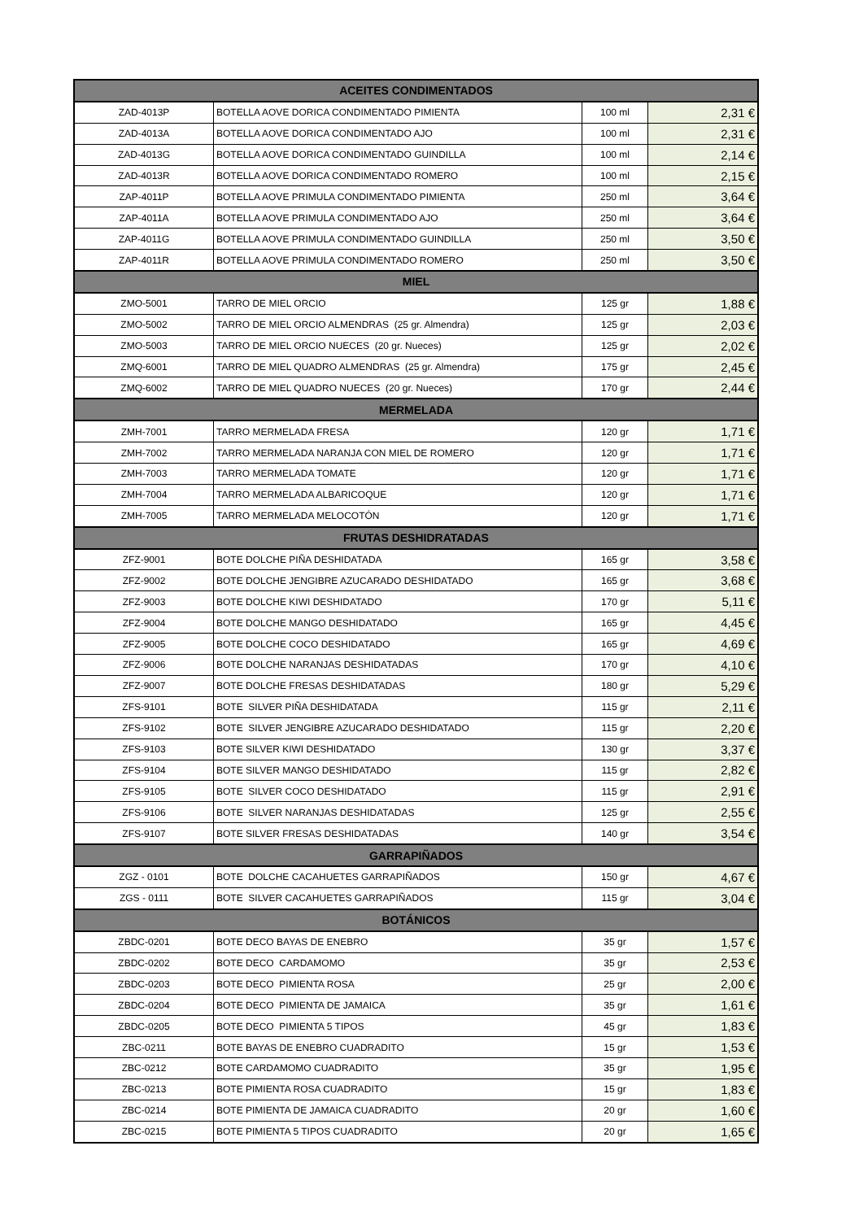| ACEITES CONDIMENTADOS | | | |
| --- | --- | --- | --- |
| ZAD-4013P | BOTELLA AOVE DORICA CONDIMENTADO PIMIENTA | 100 ml | 2,31 € |
| ZAD-4013A | BOTELLA AOVE DORICA CONDIMENTADO AJO | 100 ml | 2,31 € |
| ZAD-4013G | BOTELLA AOVE DORICA CONDIMENTADO GUINDILLA | 100 ml | 2,14 € |
| ZAD-4013R | BOTELLA AOVE DORICA CONDIMENTADO ROMERO | 100 ml | 2,15 € |
| ZAP-4011P | BOTELLA AOVE PRIMULA CONDIMENTADO PIMIENTA | 250 ml | 3,64 € |
| ZAP-4011A | BOTELLA AOVE PRIMULA CONDIMENTADO AJO | 250 ml | 3,64 € |
| ZAP-4011G | BOTELLA AOVE PRIMULA CONDIMENTADO GUINDILLA | 250 ml | 3,50 € |
| ZAP-4011R | BOTELLA AOVE PRIMULA CONDIMENTADO ROMERO | 250 ml | 3,50 € |
| MIEL | | | |
| ZMO-5001 | TARRO DE MIEL ORCIO | 125 gr | 1,88 € |
| ZMO-5002 | TARRO DE MIEL ORCIO ALMENDRAS (25 gr. Almendra) | 125 gr | 2,03 € |
| ZMO-5003 | TARRO DE MIEL ORCIO NUECES (20 gr. Nueces) | 125 gr | 2,02 € |
| ZMQ-6001 | TARRO DE MIEL QUADRO ALMENDRAS (25 gr. Almendra) | 175 gr | 2,45 € |
| ZMQ-6002 | TARRO DE MIEL QUADRO NUECES (20 gr. Nueces) | 170 gr | 2,44 € |
| MERMELADA | | | |
| ZMH-7001 | TARRO MERMELADA FRESA | 120 gr | 1,71 € |
| ZMH-7002 | TARRO MERMELADA NARANJA CON MIEL DE ROMERO | 120 gr | 1,71 € |
| ZMH-7003 | TARRO MERMELADA TOMATE | 120 gr | 1,71 € |
| ZMH-7004 | TARRO MERMELADA ALBARICOQUE | 120 gr | 1,71 € |
| ZMH-7005 | TARRO MERMELADA MELOCOTÓN | 120 gr | 1,71 € |
| FRUTAS DESHIDRATADAS | | | |
| ZFZ-9001 | BOTE DOLCHE PIÑA DESHIDATADA | 165 gr | 3,58 € |
| ZFZ-9002 | BOTE DOLCHE JENGIBRE AZUCARADO DESHIDATADO | 165 gr | 3,68 € |
| ZFZ-9003 | BOTE DOLCHE KIWI DESHIDATADO | 170 gr | 5,11 € |
| ZFZ-9004 | BOTE DOLCHE MANGO DESHIDATADO | 165 gr | 4,45 € |
| ZFZ-9005 | BOTE DOLCHE COCO DESHIDATADO | 165 gr | 4,69 € |
| ZFZ-9006 | BOTE DOLCHE NARANJAS DESHIDATADAS | 170 gr | 4,10 € |
| ZFZ-9007 | BOTE DOLCHE FRESAS DESHIDATADAS | 180 gr | 5,29 € |
| ZFS-9101 | BOTE SILVER PIÑA DESHIDATADA | 115 gr | 2,11 € |
| ZFS-9102 | BOTE SILVER JENGIBRE AZUCARADO DESHIDATADO | 115 gr | 2,20 € |
| ZFS-9103 | BOTE SILVER KIWI DESHIDATADO | 130 gr | 3,37 € |
| ZFS-9104 | BOTE SILVER MANGO DESHIDATADO | 115 gr | 2,82 € |
| ZFS-9105 | BOTE SILVER COCO DESHIDATADO | 115 gr | 2,91 € |
| ZFS-9106 | BOTE SILVER NARANJAS DESHIDATADAS | 125 gr | 2,55 € |
| ZFS-9107 | BOTE SILVER FRESAS DESHIDATADAS | 140 gr | 3,54 € |
| GARRAPIÑADOS | | | |
| ZGZ - 0101 | BOTE DOLCHE CACAHUETES GARRAPIÑADOS | 150 gr | 4,67 € |
| ZGS - 0111 | BOTE SILVER CACAHUETES GARRAPIÑADOS | 115 gr | 3,04 € |
| BOTÁNICOS | | | |
| ZBDC-0201 | BOTE DECO BAYAS DE ENEBRO | 35 gr | 1,57 € |
| ZBDC-0202 | BOTE DECO CARDAMOMO | 35 gr | 2,53 € |
| ZBDC-0203 | BOTE DECO PIMIENTA ROSA | 25 gr | 2,00 € |
| ZBDC-0204 | BOTE DECO PIMIENTA DE JAMAICA | 35 gr | 1,61 € |
| ZBDC-0205 | BOTE DECO PIMIENTA 5 TIPOS | 45 gr | 1,83 € |
| ZBC-0211 | BOTE BAYAS DE ENEBRO CUADRADITO | 15 gr | 1,53 € |
| ZBC-0212 | BOTE CARDAMOMO CUADRADITO | 35 gr | 1,95 € |
| ZBC-0213 | BOTE PIMIENTA ROSA CUADRADITO | 15 gr | 1,83 € |
| ZBC-0214 | BOTE PIMIENTA DE JAMAICA CUADRADITO | 20 gr | 1,60 € |
| ZBC-0215 | BOTE PIMIENTA 5 TIPOS CUADRADITO | 20 gr | 1,65 € |